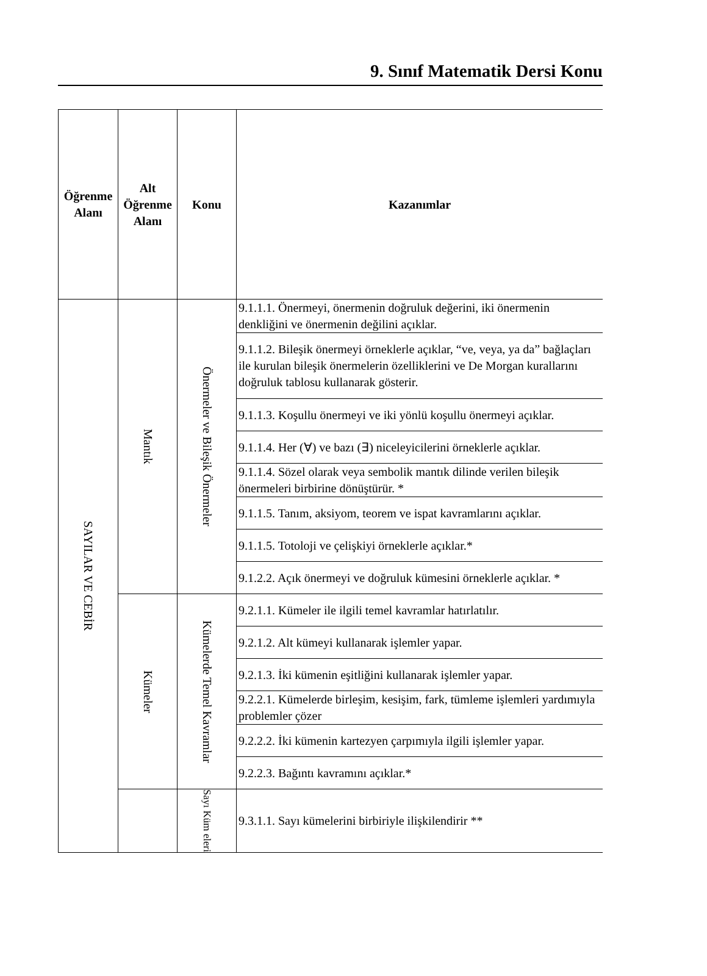9. Sınıf Matematik Dersi Konu
| Öğrenme Alanı | Alt Öğrenme Alanı | Konu | Kazanımlar |
| --- | --- | --- | --- |
| SAYILAR VE CEBİR | Mantık | Önermeler ve Bileşik Önermeler | 9.1.1.1. Önermeyi, önermenin doğruluk değerini, iki önermenin denkliğini ve önermenin değilini açıklar. |
| | | | 9.1.1.2. Bileşik önermeyi örneklerle açıklar, “ve, veya, ya da” bağlaçları ile kurulan bileşik önermelerin özelliklerini ve De Morgan kurallarını doğruluk tablosu kullanarak gösterir. |
| | | | 9.1.1.3. Koşullu önermeyi ve iki yönlü koşullu önermeyi açıklar. |
| | | | 9.1.1.4. Her (∀) ve bazı (∃) niceleyicilerini örneklerle açıklar. |
| | | | 9.1.1.4. Sözel olarak veya sembolik mantık dilinde verilen bileşik önermeleri birbirine dönüştürür. * |
| | | | 9.1.1.5. Tanım, aksiyom, teorem ve ispat kavramlarını açıklar. |
| | | | 9.1.1.5. Totoloji ve çelişkiyi örneklerle açıklar.* |
| | | | 9.1.2.2. Açık önermeyi ve doğruluk kümesini örneklerle açıklar. * |
| | Kümeler | Kümelerde Temel Kavramlar | 9.2.1.1. Kümeler ile ilgili temel kavramlar hatırlatılır. |
| | | | 9.2.1.2. Alt kümeyi kullanarak işlemler yapar. |
| | | | 9.2.1.3. İki kümenin eşitliğini kullanarak işlemler yapar. |
| | | | 9.2.2.1. Kümelerde birleşim, kesişim, fark, tümleme işlemleri yardımıyla problemler çözer |
| | | | 9.2.2.2. İki kümenin kartezyen çarpımıyla ilgili işlemler yapar. |
| | | | 9.2.2.3. Bağıntı kavramını açıklar.* |
| | | Sayı Küm eleri | 9.3.1.1. Sayı kümelerini birbiriyle ilişkilendirir ** |